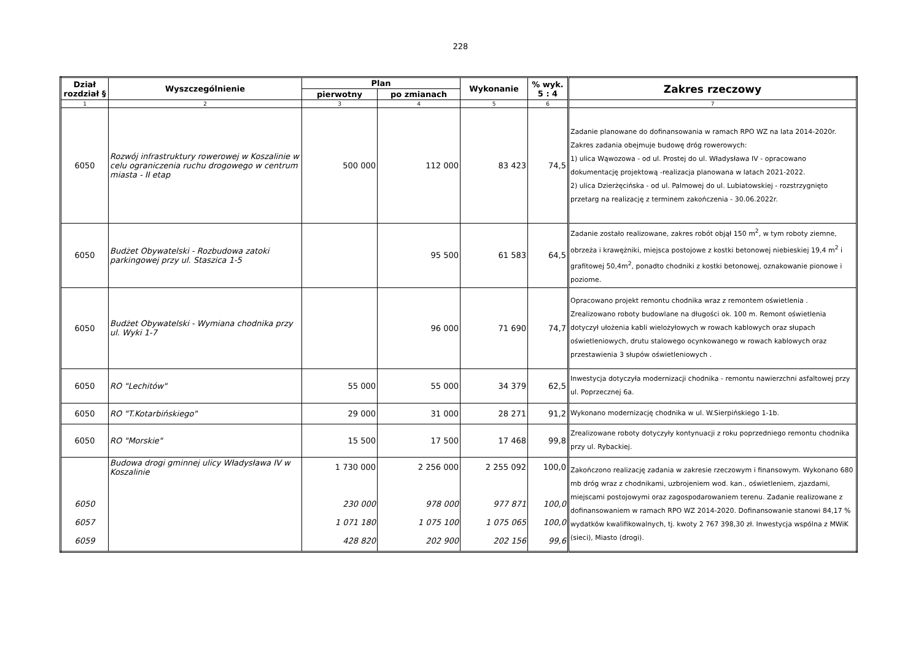228
| Dział rozdział § | Wyszczególnienie | Plan | | Wykonanie | % wyk. 5 : 4 | Zakres rzeczowy |
| --- | --- | --- | --- | --- | --- | --- |
| | | pierwotny | po zmianach | | | |
| 1 | 2 | 3 | 4 | 5 | 6 | 7 |
| 6050 | Rozwój infrastruktury rowerowej w Koszalinie w celu ograniczenia ruchu drogowego w centrum miasta - II etap | 500 000 | 112 000 | 83 423 | 74,5 | Zadanie planowane do dofinansowania w ramach RPO WZ na lata 2014-2020r. Zakres zadania obejmuje budowę dróg rowerowych: 1) ulica Wąwozowa - od ul. Prostej do ul. Władysława IV - opracowano dokumentację projektową -realizacja planowana w latach 2021-2022. 2) ulica Dzierżęcińska - od ul. Palmowej do ul. Lubiatowskiej - rozstrzygnięto przetarg na realizację z terminem zakończenia - 30.06.2022r. |
| 6050 | Budżet Obywatelski - Rozbudowa zatoki parkingowej przy ul. Staszica 1-5 | | 95 500 | 61 583 | 64,5 | Zadanie zostało realizowane, zakres robót objął 150 m<sup>2</sup>, w tym roboty ziemne, obrzeża i krawężniki, miejsca postojowe z kostki betonowej niebieskiej 19,4 m<sup>2</sup> i grafitowej 50,4m<sup>2</sup>, ponadto chodniki z kostki betonowej, oznakowanie pionowe i poziome. |
| 6050 | Budżet Obywatelski - Wymiana chodnika przy ul. Wyki 1-7 | | 96 000 | 71 690 | 74,7 | Opracowano projekt remontu chodnika wraz z remontem oświetlenia . Zrealizowano roboty budowlane na długości ok. 100 m. Remont oświetlenia dotyczył ułożenia kabli wielożyłowych w rowach kablowych oraz słupach oświetleniowych, drutu stalowego ocynkowanego w rowach kablowych oraz przestawienia 3 słupów oświetleniowych . |
| 6050 | RO "Lechitów" | 55 000 | 55 000 | 34 379 | 62,5 | Inwestycja dotyczyła modernizacji chodnika - remontu nawierzchni asfaltowej przy ul. Poprzecznej 6a. |
| 6050 | RO "T.Kotarbińskiego" | 29 000 | 31 000 | 28 271 | 91,2 | Wykonano modernizację chodnika w ul. W.Sierpińskiego 1-1b. |
| 6050 | RO "Morskie" | 15 500 | 17 500 | 17 468 | 99,8 | Zrealizowane roboty dotyczyły kontynuacji z roku poprzedniego remontu chodnika przy ul. Rybackiej. |
| 6050 6057 6059 | Budowa drogi gminnej ulicy Władysława IV w Koszalinie | 1 730 000 230 000 1 071 180 428 820 | 2 256 000 978 000 1 075 100 202 900 | 2 255 092 977 871 1 075 065 202 156 | 100,0 100,0 100,0 99,6 | Zakończono realizację zadania w zakresie rzeczowym i finansowym. Wykonano 680 mb dróg wraz z chodnikami, uzbrojeniem wod. kan., oświetleniem, zjazdami, miejscami postojowymi oraz zagospodarowaniem terenu. Zadanie realizowane z dofinansowaniem w ramach RPO WZ 2014-2020. Dofinansowanie stanowi 84,17 % wydatków kwalifikowalnych, tj. kwoty 2 767 398,30 zł. Inwestycja wspólna z MWiK (sieci), Miasto (drogi). |